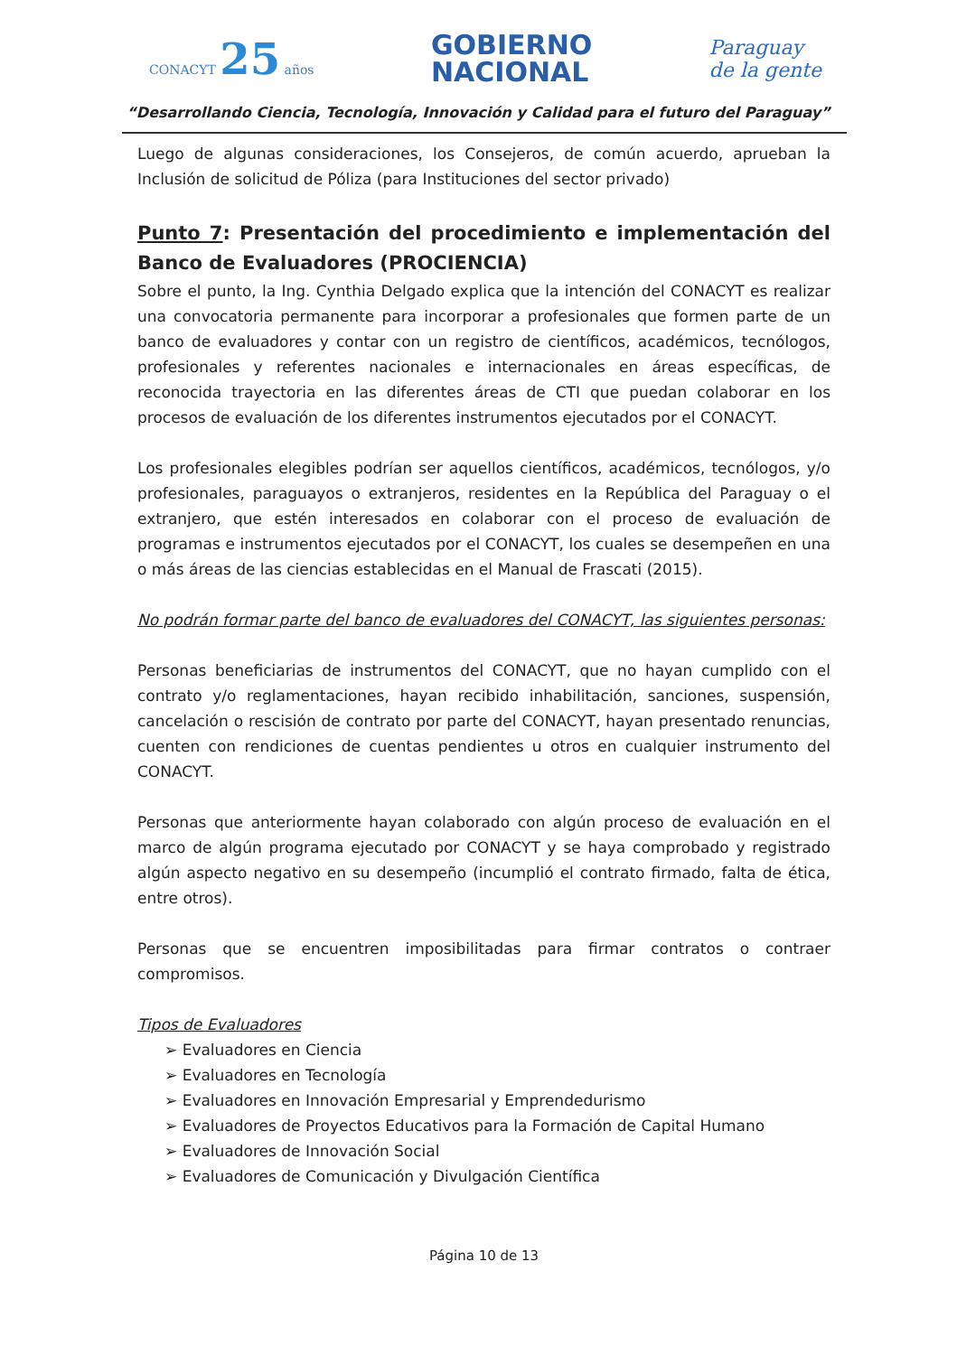CONACYT 25 años
GOBIERNO
NACIONAL
Paraguay
de la gente
“Desarrollando Ciencia, Tecnología, Innovación y Calidad para el futuro del Paraguay”
Luego de algunas consideraciones, los Consejeros, de común acuerdo, aprueban la Inclusión de solicitud de Póliza (para Instituciones del sector privado)
Punto 7: Presentación del procedimiento e implementación del Banco de Evaluadores (PROCIENCIA)
Sobre el punto, la Ing. Cynthia Delgado explica que la intención del CONACYT es realizar una convocatoria permanente para incorporar a profesionales que formen parte de un banco de evaluadores y contar con un registro de científicos, académicos, tecnólogos, profesionales y referentes nacionales e internacionales en áreas específicas, de reconocida trayectoria en las diferentes áreas de CTI que puedan colaborar en los procesos de evaluación de los diferentes instrumentos ejecutados por el CONACYT.
Los profesionales elegibles podrían ser aquellos científicos, académicos, tecnólogos, y/o profesionales, paraguayos o extranjeros, residentes en la República del Paraguay o el extranjero, que estén interesados en colaborar con el proceso de evaluación de programas e instrumentos ejecutados por el CONACYT, los cuales se desempeñen en una o más áreas de las ciencias establecidas en el Manual de Frascati (2015).
No podrán formar parte del banco de evaluadores del CONACYT, las siguientes personas:
Personas beneficiarias de instrumentos del CONACYT, que no hayan cumplido con el contrato y/o reglamentaciones, hayan recibido inhabilitación, sanciones, suspensión, cancelación o rescisión de contrato por parte del CONACYT, hayan presentado renuncias, cuenten con rendiciones de cuentas pendientes u otros en cualquier instrumento del CONACYT.
Personas que anteriormente hayan colaborado con algún proceso de evaluación en el marco de algún programa ejecutado por CONACYT y se haya comprobado y registrado algún aspecto negativo en su desempeño (incumplió el contrato firmado, falta de ética, entre otros).
Personas que se encuentren imposibilitadas para firmar contratos o contraer compromisos.
Tipos de Evaluadores
➢ Evaluadores en Ciencia
➢ Evaluadores en Tecnología
➢ Evaluadores en Innovación Empresarial y Emprendedurismo
➢ Evaluadores de Proyectos Educativos para la Formación de Capital Humano
➢ Evaluadores de Innovación Social
➢ Evaluadores de Comunicación y Divulgación Científica
Página 10 de 13